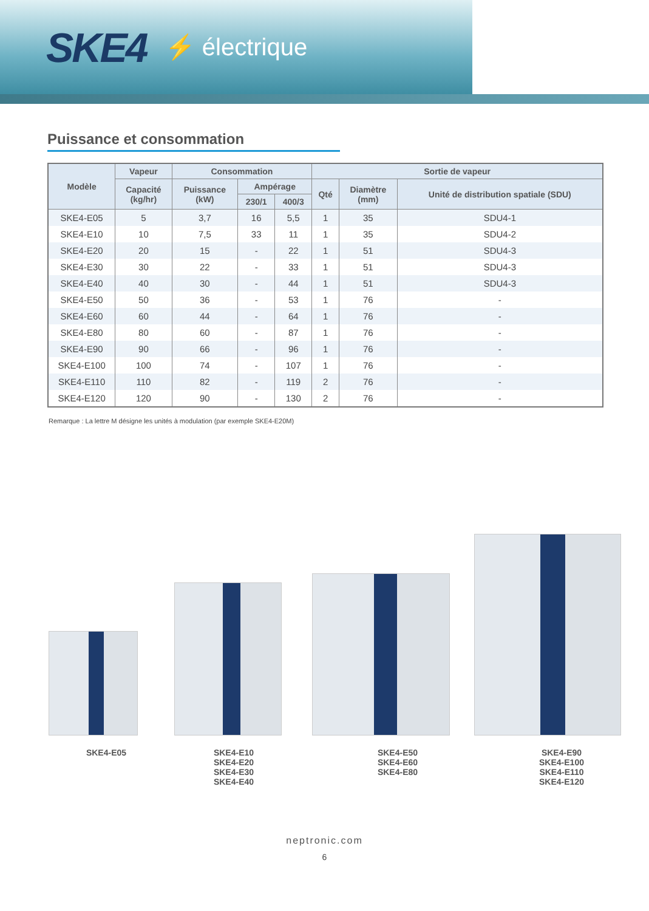SKE4 ⚡ électrique
Puissance et consommation
| Modèle | Vapeur | Consommation | | | Sortie de vapeur | | |
| --- | --- | --- | --- | --- | --- | --- | --- |
| | Capacité (kg/hr) | Puissance (kW) | Ampérage | | Qté | Diamètre (mm) | Unité de distribution spatiale (SDU) |
| | | | 230/1 | 400/3 | | | |
| SKE4-E05 | 5 | 3,7 | 16 | 5,5 | 1 | 35 | SDU4-1 |
| SKE4-E10 | 10 | 7,5 | 33 | 11 | 1 | 35 | SDU4-2 |
| SKE4-E20 | 20 | 15 | - | 22 | 1 | 51 | SDU4-3 |
| SKE4-E30 | 30 | 22 | - | 33 | 1 | 51 | SDU4-3 |
| SKE4-E40 | 40 | 30 | - | 44 | 1 | 51 | SDU4-3 |
| SKE4-E50 | 50 | 36 | - | 53 | 1 | 76 | - |
| SKE4-E60 | 60 | 44 | - | 64 | 1 | 76 | - |
| SKE4-E80 | 80 | 60 | - | 87 | 1 | 76 | - |
| SKE4-E90 | 90 | 66 | - | 96 | 1 | 76 | - |
| SKE4-E100 | 100 | 74 | - | 107 | 1 | 76 | - |
| SKE4-E110 | 110 | 82 | - | 119 | 2 | 76 | - |
| SKE4-E120 | 120 | 90 | - | 130 | 2 | 76 | - |
Remarque : La lettre M désigne les unités à modulation (par exemple SKE4-E20M)
SKE4-E05 SKE4-E10
SKE4-E20
SKE4-E30
SKE4-E40
SKE4-E50
SKE4-E60
SKE4-E80
SKE4-E90
SKE4-E100
SKE4-E110
SKE4-E120
neptronic.com
6